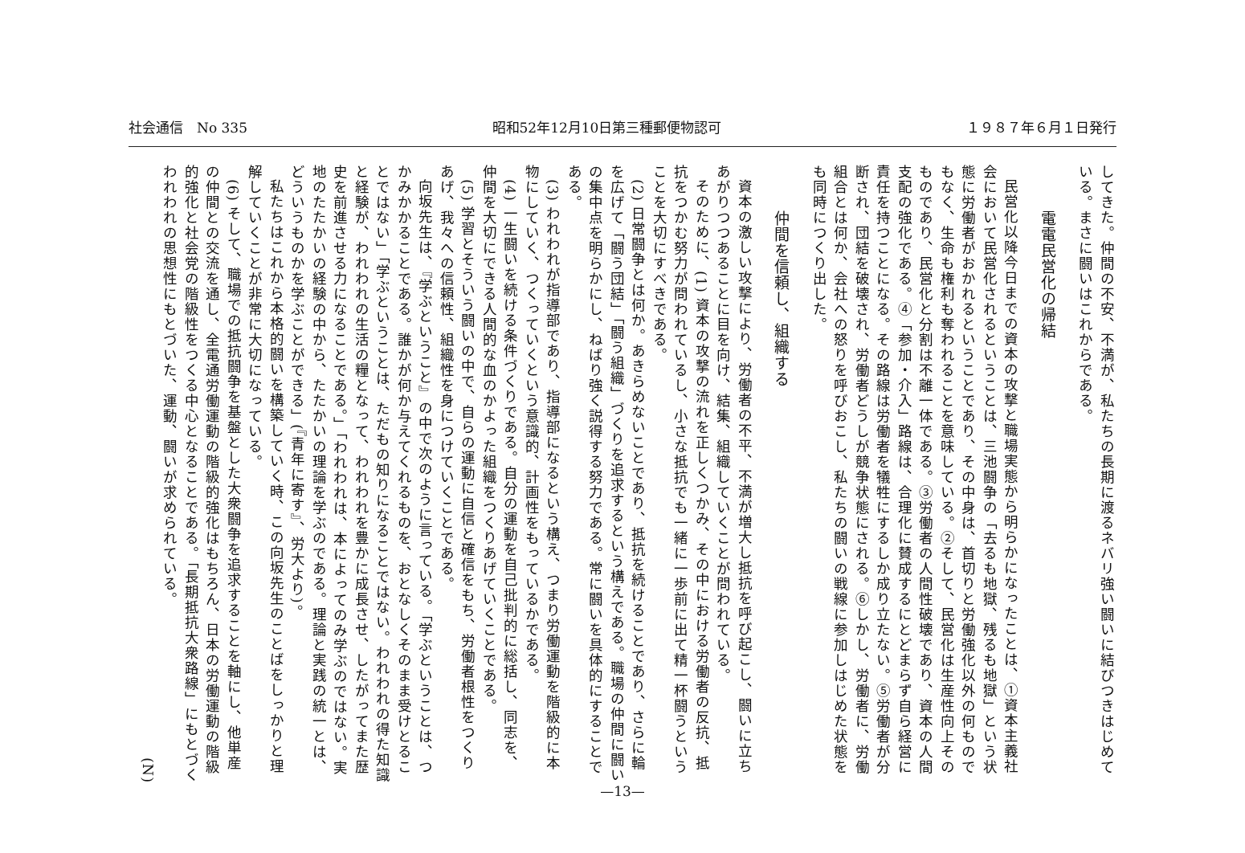社会通信　No 335 昭和52年12月10日第三種郵便物認可 １９８７年６月１日発行
してきた。仲間の不安、不満が、私たちの長期に渡るネバリ強い闘いに結びつきはじめている。まさに闘いはこれからである。
電電民営化の帰結
民営化以降今日までの資本の攻撃と職場実態から明らかになったことは、①資本主義社会において民営化されるということは、三池闘争の「去るも地獄、残るも地獄」という状態に労働者がおかれるということであり、その中身は、首切りと労働強化以外の何ものでもなく、生命も権利も奪われることを意味している。②そして、民営化は生産性向上そのものであり、民営化と分割は不離一体である。③労働者の人間性破壊であり、資本の人間支配の強化である。④「参加・介入」路線は、合理化に賛成するにとどまらず自ら経営に責任を持つことになる。その路線は労働者を犠牲にするしか成り立たない。⑤労働者が分断され、団結を破壊され、労働者どうしが競争状態にされる。⑥しかし、労働者に、労働組合とは何か、会社への怒りを呼びおこし、私たちの闘いの戦線に参加しはじめた状態をも同時につくり出した。
仲間を信頼し、組織する
資本の激しい攻撃により、労働者の不平、不満が増大し抵抗を呼び起こし、闘いに立ちあがりつつあることに目を向け、結集、組織していくことが問われている。
そのために、(1) 資本の攻撃の流れを正しくつかみ、その中における労働者の反抗、抵抗をつかむ努力が問われているし、小さな抵抗でも一緒に一歩前に出て精一杯闘うということを大切にすべきである。
(2) 日常闘争とは何か。あきらめないことであり、抵抗を続けることであり、さらに輪を広げて「闘う団結」「闘う組織」づくりを追求するという構えである。職場の仲間に闘いの集中点を明らかにし、ねばり強く説得する努力である。常に闘いを具体的にすることである。
(3) われわれが指導部であり、指導部になるという構え、つまり労働運動を階級的に本物にしていく、つくっていくという意識的、計画性をもっているかである。
(4) 一生闘いを続ける条件づくりである。自分の運動を自己批判的に総括し、同志を、仲間を大切にできる人間的な血のかよった組織をつくりあげていくことである。
(5) 学習とそういう闘いの中で、自らの運動に自信と確信をもち、労働者根性をつくりあげ、我々への信頼性、組織性を身につけていくことである。
向坂先生は、『学ぶということ』の中で次のように言っている。「学ぶということは、つかみかかることである。誰かが何か与えてくれるものを、おとなしくそのまま受けとることではない」「学ぶということは、ただもの知りになることではない。われわれの得た知識と経験が、われわれの生活の糧となって、われわれを豊かに成長させ、したがってまた歴史を前進させる力になることである。」「われわれは、本によってのみ学ぶのではない。実地のたたかいの経験の中から、たたかいの理論を学ぶのである。理論と実践の統一とは、どういうものかを学ぶことができる」(『青年に寄す』、労大より)。
私たちはこれから本格的闘いを構築していく時、この向坂先生のことばをしっかりと理解していくことが非常に大切になっている。
(6) そして、職場での抵抗闘争を基盤とした大衆闘争を追求することを軸にし、他単産の仲間との交流を通し、全電通労働運動の階級的強化はもちろん、日本の労働運動の階級的強化と社会党の階級性をつくる中心となることである。「長期抵抗大衆路線」にもとづくわれわれの思想性にもとづいた、運動、闘いが求められている。
(N)
—13—